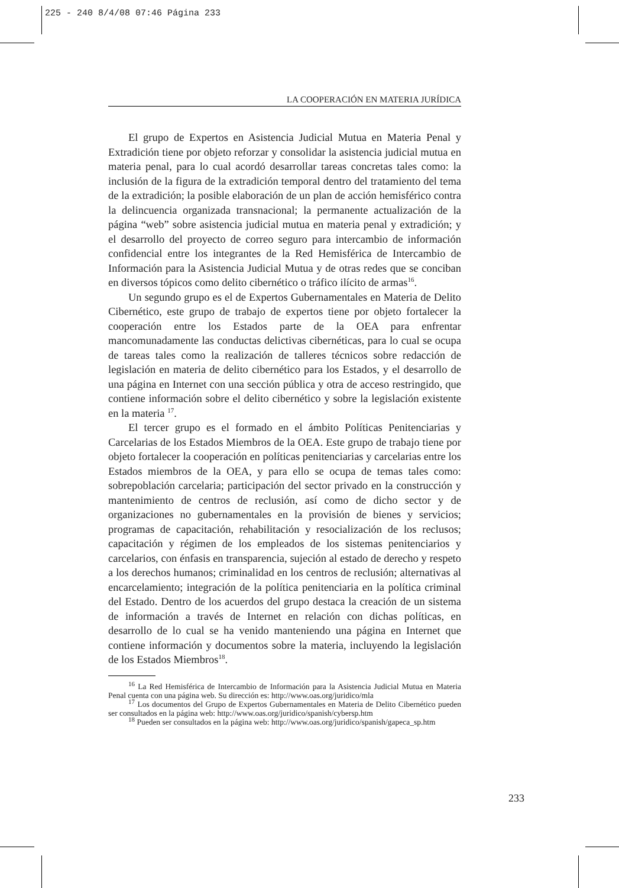225 - 240 8/4/08 07:46 Página 233
LA COOPERACIÓN EN MATERIA JURÍDICA
El grupo de Expertos en Asistencia Judicial Mutua en Materia Penal y Extradición tiene por objeto reforzar y consolidar la asistencia judicial mutua en materia penal, para lo cual acordó desarrollar tareas concretas tales como: la inclusión de la figura de la extradición temporal dentro del tratamiento del tema de la extradición; la posible elaboración de un plan de acción hemisférico contra la delincuencia organizada transnacional; la permanente actualización de la página “web” sobre asistencia judicial mutua en materia penal y extradición; y el desarrollo del proyecto de correo seguro para intercambio de información confidencial entre los integrantes de la Red Hemisférica de Intercambio de Información para la Asistencia Judicial Mutua y de otras redes que se conciban en diversos tópicos como delito cibernético o tráfico ilícito de armas<sup>16</sup>.
Un segundo grupo es el de Expertos Gubernamentales en Materia de Delito Cibernético, este grupo de trabajo de expertos tiene por objeto fortalecer la cooperación entre los Estados parte de la OEA para enfrentar mancomunadamente las conductas delictivas cibernéticas, para lo cual se ocupa de tareas tales como la realización de talleres técnicos sobre redacción de legislación en materia de delito cibernético para los Estados, y el desarrollo de una página en Internet con una sección pública y otra de acceso restringido, que contiene información sobre el delito cibernético y sobre la legislación existente en la materia <sup>17</sup>.
El tercer grupo es el formado en el ámbito Políticas Penitenciarias y Carcelarias de los Estados Miembros de la OEA. Este grupo de trabajo tiene por objeto fortalecer la cooperación en políticas penitenciarias y carcelarias entre los Estados miembros de la OEA, y para ello se ocupa de temas tales como: sobrepoblación carcelaria; participación del sector privado en la construcción y mantenimiento de centros de reclusión, así como de dicho sector y de organizaciones no gubernamentales en la provisión de bienes y servicios; programas de capacitación, rehabilitación y resocialización de los reclusos; capacitación y régimen de los empleados de los sistemas penitenciarios y carcelarios, con énfasis en transparencia, sujeción al estado de derecho y respeto a los derechos humanos; criminalidad en los centros de reclusión; alternativas al encarcelamiento; integración de la política penitenciaria en la política criminal del Estado. Dentro de los acuerdos del grupo destaca la creación de un sistema de información a través de Internet en relación con dichas políticas, en desarrollo de lo cual se ha venido manteniendo una página en Internet que contiene información y documentos sobre la materia, incluyendo la legislación de los Estados Miembros<sup>18</sup>.
<sup>16</sup> La Red Hemisférica de Intercambio de Información para la Asistencia Judicial Mutua en Materia Penal cuenta con una página web. Su dirección es: http://www.oas.org/juridico/mla
<sup>17</sup> Los documentos del Grupo de Expertos Gubernamentales en Materia de Delito Cibernético pueden ser consultados en la página web: http://www.oas.org/juridico/spanish/cybersp.htm
<sup>18</sup> Pueden ser consultados en la página web: http://www.oas.org/juridico/spanish/gapeca_sp.htm
233